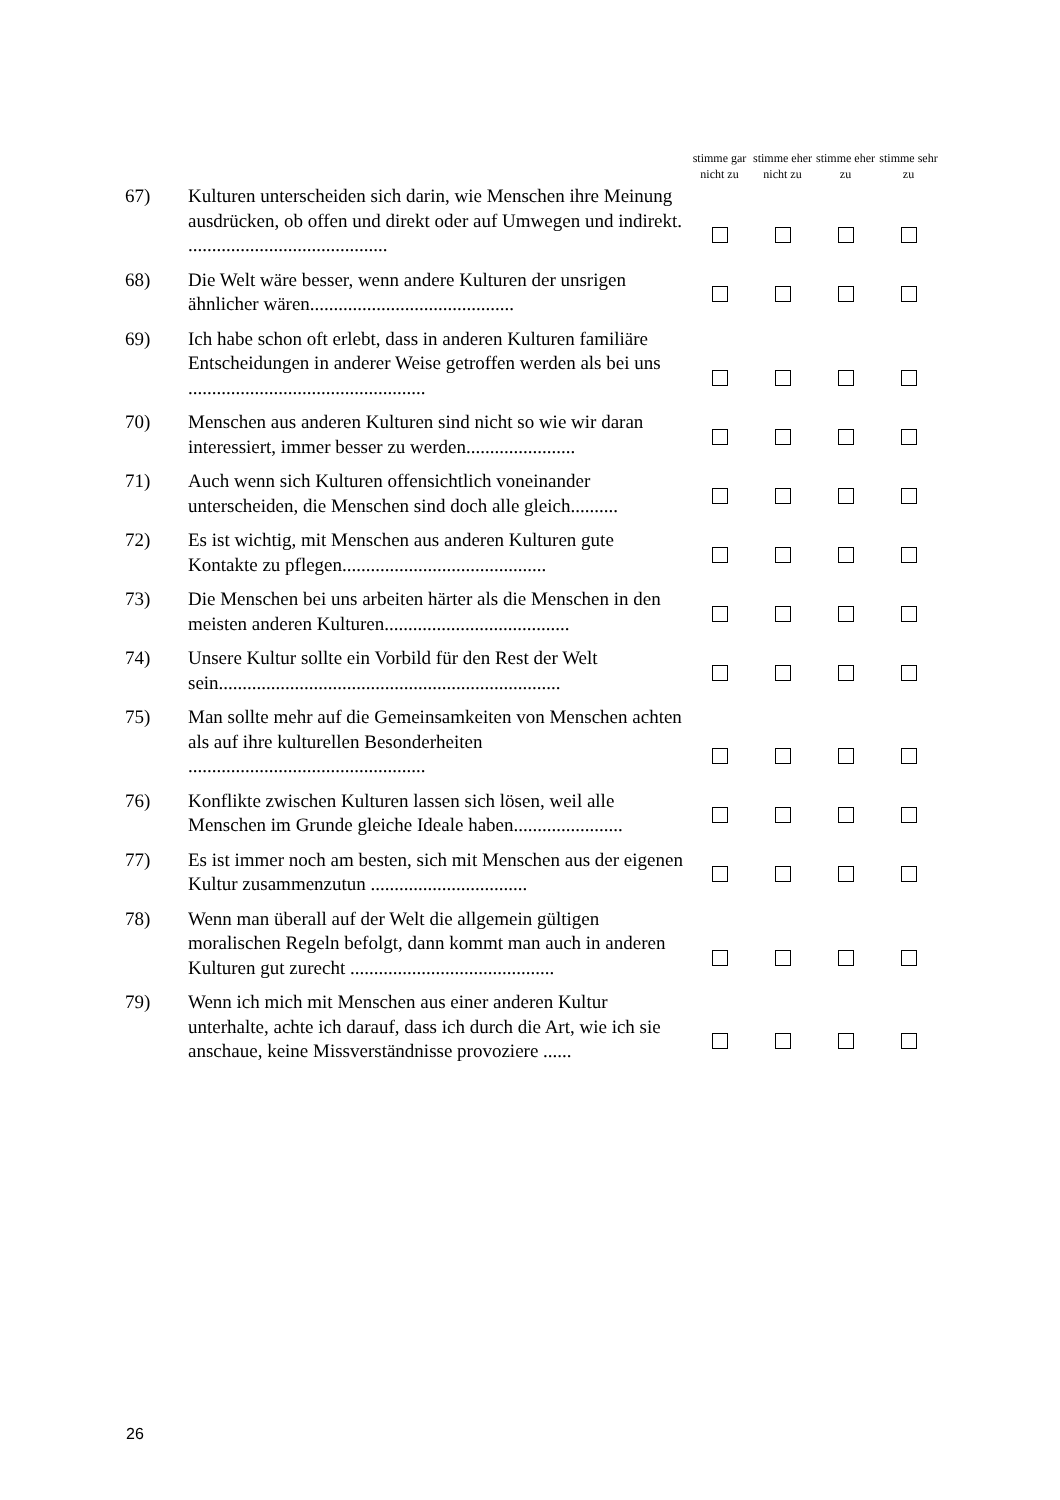| | | stimme gar nicht zu | stimme eher nicht zu | stimme eher zu | stimme sehr zu |
| --- | --- | --- | --- | --- | --- |
| 67) | Kulturen unterscheiden sich darin, wie Menschen ihre Meinung ausdrücken, ob offen und direkt oder auf Umwegen und indirekt. .......................................... | | | | |
| 68) | Die Welt wäre besser, wenn andere Kulturen der unsrigen ähnlicher wären........................................... | | | | |
| 69) | Ich habe schon oft erlebt, dass in anderen Kulturen familiäre Entscheidungen in anderer Weise getroffen werden als bei uns .................................................. | | | | |
| 70) | Menschen aus anderen Kulturen sind nicht so wie wir daran interessiert, immer besser zu werden....................... | | | | |
| 71) | Auch wenn sich Kulturen offensichtlich voneinander unterscheiden, die Menschen sind doch alle gleich.......... | | | | |
| 72) | Es ist wichtig, mit Menschen aus anderen Kulturen gute Kontakte zu pflegen........................................... | | | | |
| 73) | Die Menschen bei uns arbeiten härter als die Menschen in den meisten anderen Kulturen....................................... | | | | |
| 74) | Unsere Kultur sollte ein Vorbild für den Rest der Welt sein........................................................................ | | | | |
| 75) | Man sollte mehr auf die Gemeinsamkeiten von Menschen achten als auf ihre kulturellen Besonderheiten .................................................. | | | | |
| 76) | Konflikte zwischen Kulturen lassen sich lösen, weil alle Menschen im Grunde gleiche Ideale haben....................... | | | | |
| 77) | Es ist immer noch am besten, sich mit Menschen aus der eigenen Kultur zusammenzutun ................................. | | | | |
| 78) | Wenn man überall auf der Welt die allgemein gültigen moralischen Regeln befolgt, dann kommt man auch in anderen Kulturen gut zurecht ........................................... | | | | |
| 79) | Wenn ich mich mit Menschen aus einer anderen Kultur unterhalte, achte ich darauf, dass ich durch die Art, wie ich sie anschaue, keine Missverständnisse provoziere ...... | | | | |
26